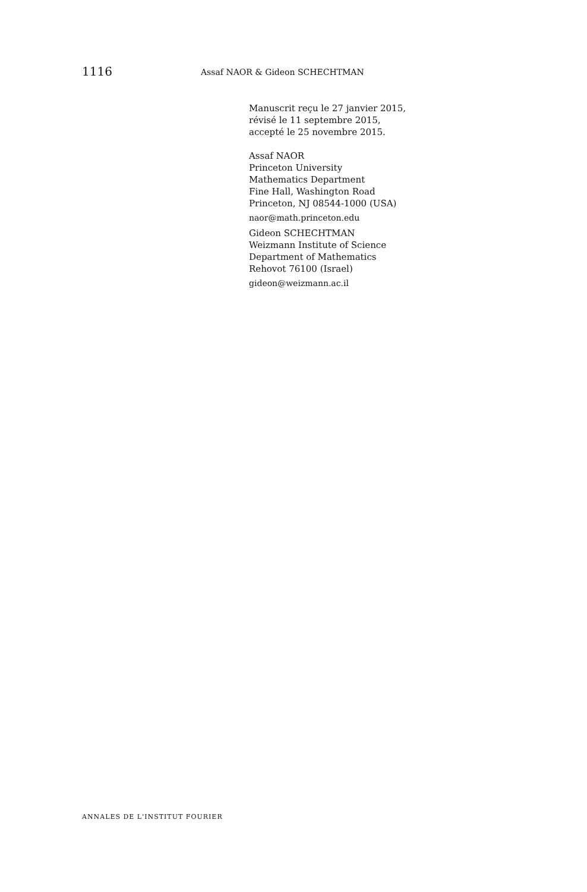1116 Assaf NAOR & Gideon SCHECHTMAN
Manuscrit reçu le 27 janvier 2015,
révisé le 11 septembre 2015,
accepté le 25 novembre 2015.
Assaf NAOR
Princeton University
Mathematics Department
Fine Hall, Washington Road
Princeton, NJ 08544-1000 (USA)
naor@math.princeton.edu
Gideon SCHECHTMAN
Weizmann Institute of Science
Department of Mathematics
Rehovot 76100 (Israel)
gideon@weizmann.ac.il
ANNALES DE L'INSTITUT FOURIER